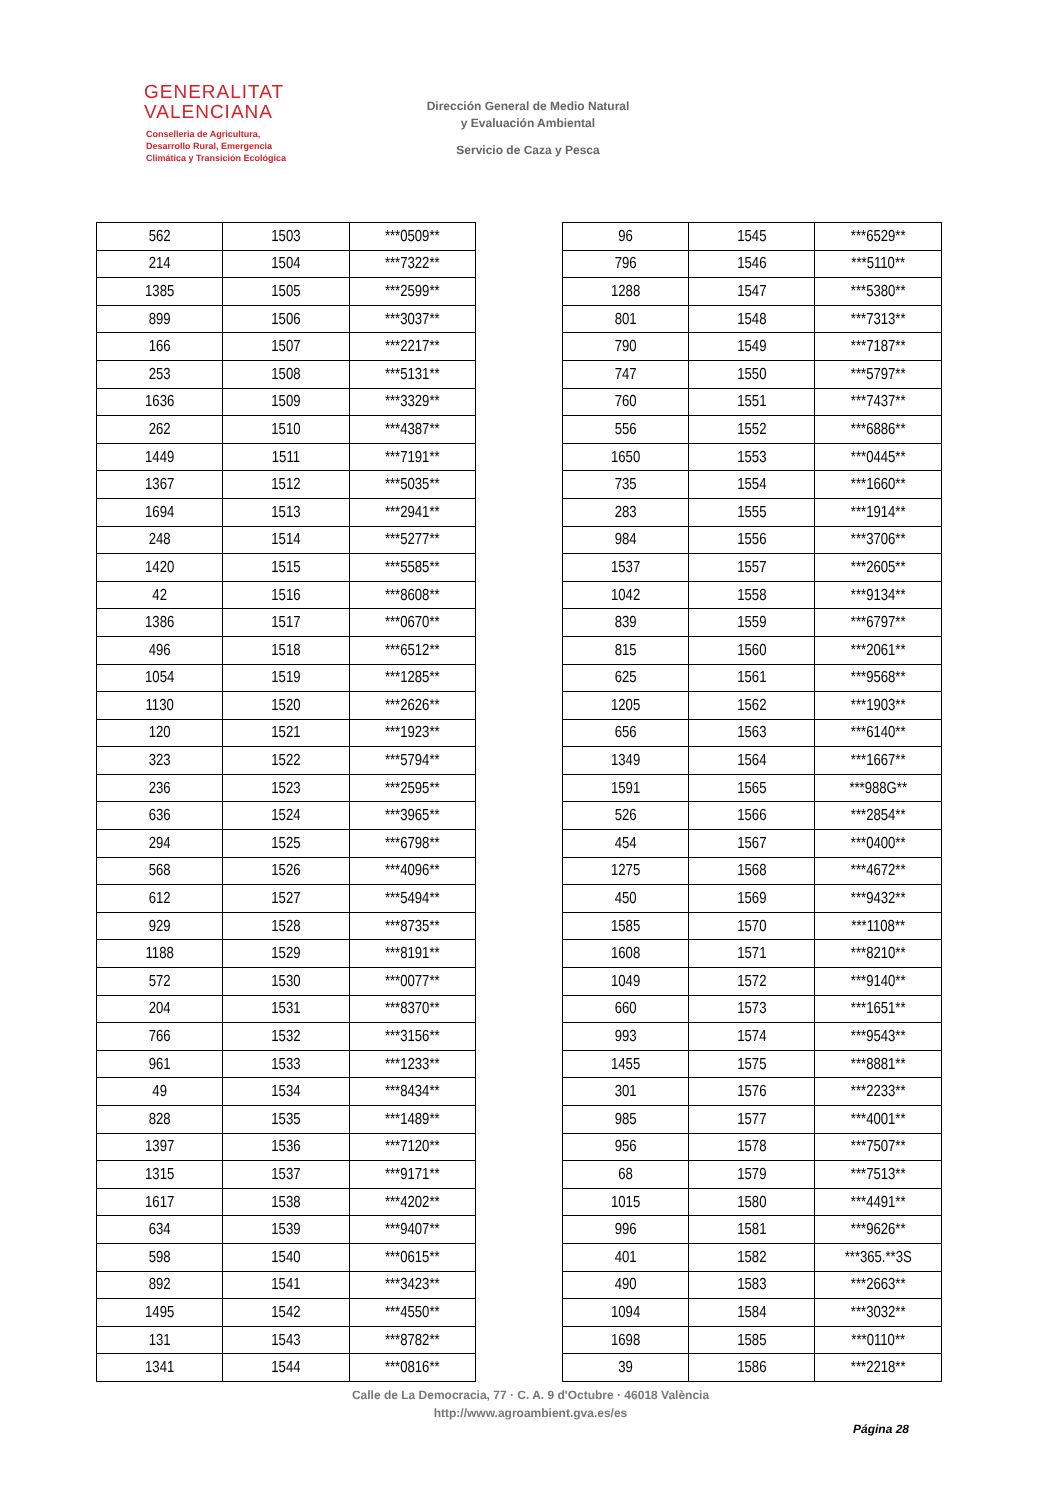GENERALITAT
VALENCIANA
Conselleria de Agricultura,
Desarrollo Rural, Emergencia
Climática y Transición Ecológica
Dirección General de Medio Natural
y Evaluación Ambiental
Servicio de Caza y Pesca
| 562 | 1503 | ***0509** |
| 214 | 1504 | ***7322** |
| 1385 | 1505 | ***2599** |
| 899 | 1506 | ***3037** |
| 166 | 1507 | ***2217** |
| 253 | 1508 | ***5131** |
| 1636 | 1509 | ***3329** |
| 262 | 1510 | ***4387** |
| 1449 | 1511 | ***7191** |
| 1367 | 1512 | ***5035** |
| 1694 | 1513 | ***2941** |
| 248 | 1514 | ***5277** |
| 1420 | 1515 | ***5585** |
| 42 | 1516 | ***8608** |
| 1386 | 1517 | ***0670** |
| 496 | 1518 | ***6512** |
| 1054 | 1519 | ***1285** |
| 1130 | 1520 | ***2626** |
| 120 | 1521 | ***1923** |
| 323 | 1522 | ***5794** |
| 236 | 1523 | ***2595** |
| 636 | 1524 | ***3965** |
| 294 | 1525 | ***6798** |
| 568 | 1526 | ***4096** |
| 612 | 1527 | ***5494** |
| 929 | 1528 | ***8735** |
| 1188 | 1529 | ***8191** |
| 572 | 1530 | ***0077** |
| 204 | 1531 | ***8370** |
| 766 | 1532 | ***3156** |
| 961 | 1533 | ***1233** |
| 49 | 1534 | ***8434** |
| 828 | 1535 | ***1489** |
| 1397 | 1536 | ***7120** |
| 1315 | 1537 | ***9171** |
| 1617 | 1538 | ***4202** |
| 634 | 1539 | ***9407** |
| 598 | 1540 | ***0615** |
| 892 | 1541 | ***3423** |
| 1495 | 1542 | ***4550** |
| 131 | 1543 | ***8782** |
| 1341 | 1544 | ***0816** |
| 96 | 1545 | ***6529** |
| 796 | 1546 | ***5110** |
| 1288 | 1547 | ***5380** |
| 801 | 1548 | ***7313** |
| 790 | 1549 | ***7187** |
| 747 | 1550 | ***5797** |
| 760 | 1551 | ***7437** |
| 556 | 1552 | ***6886** |
| 1650 | 1553 | ***0445** |
| 735 | 1554 | ***1660** |
| 283 | 1555 | ***1914** |
| 984 | 1556 | ***3706** |
| 1537 | 1557 | ***2605** |
| 1042 | 1558 | ***9134** |
| 839 | 1559 | ***6797** |
| 815 | 1560 | ***2061** |
| 625 | 1561 | ***9568** |
| 1205 | 1562 | ***1903** |
| 656 | 1563 | ***6140** |
| 1349 | 1564 | ***1667** |
| 1591 | 1565 | ***988G** |
| 526 | 1566 | ***2854** |
| 454 | 1567 | ***0400** |
| 1275 | 1568 | ***4672** |
| 450 | 1569 | ***9432** |
| 1585 | 1570 | ***1108** |
| 1608 | 1571 | ***8210** |
| 1049 | 1572 | ***9140** |
| 660 | 1573 | ***1651** |
| 993 | 1574 | ***9543** |
| 1455 | 1575 | ***8881** |
| 301 | 1576 | ***2233** |
| 985 | 1577 | ***4001** |
| 956 | 1578 | ***7507** |
| 68 | 1579 | ***7513** |
| 1015 | 1580 | ***4491** |
| 996 | 1581 | ***9626** |
| 401 | 1582 | ***365.**3S |
| 490 | 1583 | ***2663** |
| 1094 | 1584 | ***3032** |
| 1698 | 1585 | ***0110** |
| 39 | 1586 | ***2218** |
Calle de La Democracia, 77 · C. A. 9 d'Octubre · 46018 València
http://www.agroambient.gva.es/es
Página 28